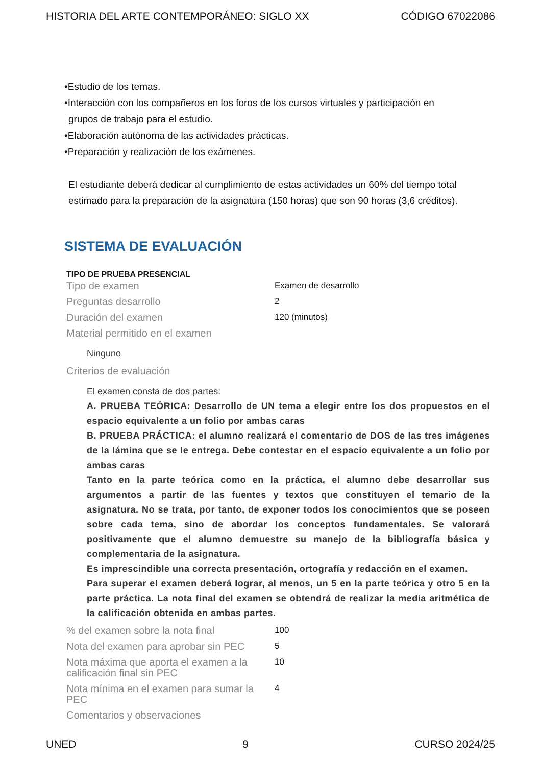HISTORIA DEL ARTE CONTEMPORÁNEO: SIGLO XX CÓDIGO 67022086
•Estudio de los temas.
•Interacción con los compañeros en los foros de los cursos virtuales y participación en
grupos de trabajo para el estudio.
•Elaboración autónoma de las actividades prácticas.
•Preparación y realización de los exámenes.
El estudiante deberá dedicar al cumplimiento de estas actividades un 60% del tiempo total estimado para la preparación de la asignatura (150 horas) que son 90 horas (3,6 créditos).
SISTEMA DE EVALUACIÓN
TIPO DE PRUEBA PRESENCIAL
| Tipo de examen | Examen de desarrollo |
| Preguntas desarrollo | 2 |
| Duración del examen | 120 (minutos) |
| Material permitido en el examen | |
| Ninguno | |
| Criterios de evaluación | |
| El examen consta de dos partes: A. PRUEBA TEÓRICA: Desarrollo de UN tema a elegir entre los dos propuestos en el espacio equivalente a un folio por ambas caras B. PRUEBA PRÁCTICA: el alumno realizará el comentario de DOS de las tres imágenes de la lámina que se le entrega. Debe contestar en el espacio equivalente a un folio por ambas caras Tanto en la parte teórica como en la práctica, el alumno debe desarrollar sus argumentos a partir de las fuentes y textos que constituyen el temario de la asignatura. No se trata, por tanto, de exponer todos los conocimientos que se poseen sobre cada tema, sino de abordar los conceptos fundamentales. Se valorará positivamente que el alumno demuestre su manejo de la bibliografía básica y complementaria de la asignatura. Es imprescindible una correcta presentación, ortografía y redacción en el examen. Para superar el examen deberá lograr, al menos, un 5 en la parte teórica y otro 5 en la parte práctica. La nota final del examen se obtendrá de realizar la media aritmética de la calificación obtenida en ambas partes. | |
| % del examen sobre la nota final | 100 |
| Nota del examen para aprobar sin PEC | 5 |
| Nota máxima que aporta el examen a la calificación final sin PEC | 10 |
| Nota mínima en el examen para sumar la PEC | 4 |
| Comentarios y observaciones | |
UNED 9 CURSO 2024/25